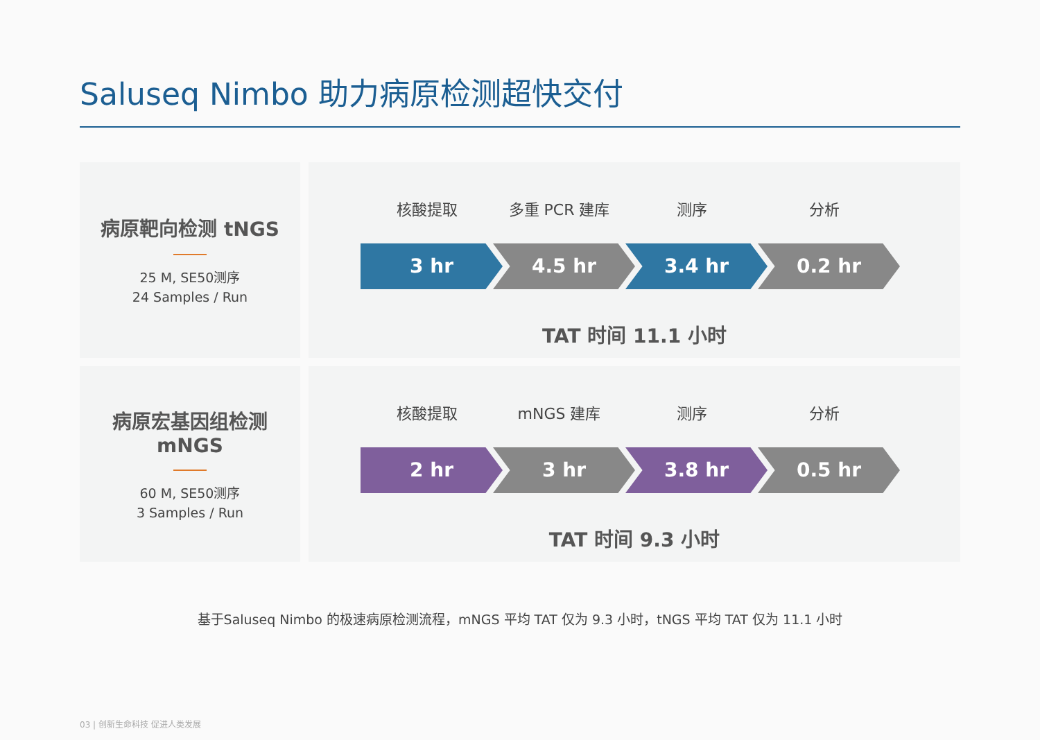Saluseq Nimbo 助力病原检测超快交付
病原靶向检测 tNGS
25 M, SE50测序
24 Samples / Run
核酸提取 多重 PCR 建库 测序 分析
3 hr 4.5 hr 3.4 hr 0.2 hr
TAT 时间 11.1 小时
病原宏基因组检测
mNGS
60 M, SE50测序
3 Samples / Run
核酸提取 mNGS 建库 测序 分析
2 hr 3 hr 3.8 hr 0.5 hr
TAT 时间 9.3 小时
基于Saluseq Nimbo 的极速病原检测流程，mNGS 平均 TAT 仅为 9.3 小时，tNGS 平均 TAT 仅为 11.1 小时
03 | 创新生命科技 促进人类发展